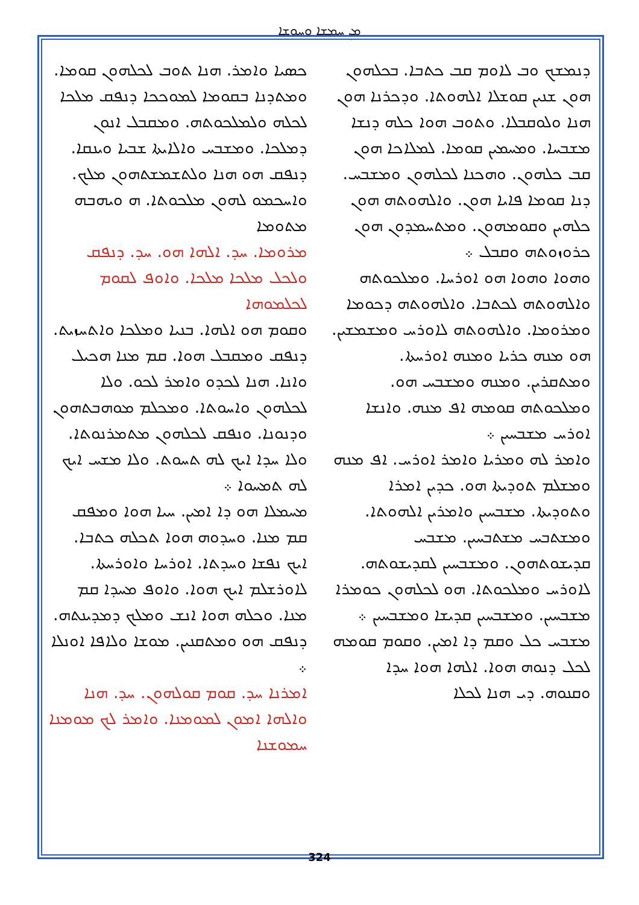ܡܢ ܚܡܫܐ ܘܚܘܫܐ
ܟܣܝܐ ܘܐܡܪ. ܗܢܐ ܬܘܒ ܠܟܠܗܘܢ ܩܘܡܐ. ܘܡܬܕܢܐ ܒܩܘܡܐ ܠܡܘܟܟܐ ܕܢܦܩ ܡܠܟܐ ܠܟܠܗ ܘܠܡܠܟܘܬܗ. ܘܡܩܒܠ ܐܢܘܢ ܕܡܠܟܐ. ܘܡܫܒܚ ܘܐܠܐܝܬܐ ܫܒܝܐ ܘܝܢܩܐ. ܕܢܦܩ ܗܘ ܗܢܐ ܘܠܬܫܡܫܬܗܘܢ ܡܠܟ. ܘܐܚܟܡܘ ܠܗܘܢ ܡܠܟܘܬܐ. ܗ ܘܝܗܒܗ ܡܬܘܡܐ
ܡܪܘܡܐ. ܚܕ. ܐܠܗܐ ܗܘ. ܚܕ. ܕܢܦܩ ܘܠܟܠ ܡܠܟܐ ܡܠܟܐ. ܘܐܘܦ ܠܩܘܡ ܠܟܠܡܘܗܐ
ܘܩܘܡ ܗܘ ܐܠܗܐ. ܒܢܝܐ ܘܡܠܟܐ ܘܐܬܚܙܝܬ. ܕܢܦܩ ܘܡܩܒܠ ܗܘܐ. ܩܡ ܡܢܐ ܗܟܝܠ ܘܐܢܐ. ܗܢܐ ܠܟܕܘ ܘܐܡܪ ܠܟܘ. ܘܠܐ ܠܟܠܗܘܢ ܘܐܚܘܬܐ. ܘܡܟܠܡ ܡܘܗܒܬܗܘܢ ܘܕܢܘܢܐ. ܘܢܦܩ ܠܟܠܗܘܢ ܡܬܡܪܢܘܬܐ. ܘܠܐ ܚܕܐ ܐܝܟ ܠܗ ܬܚܘܬ. ܘܠܐ ܡܫܚ ܐܝܟ ܠܗ ܬܡܚܘܐ ܀
ܡܚܡܠܐ ܗܘ ܕܐ ܐܡܝܢ. ܚܝܐ ܗܘܐ ܘܡܦܩ ܩܡ ܡܢܐ. ܘܚܕܘܗ ܗܘܐ ܬܟܠܗ ܟܬܒܐ. ܐܝܟ ܢܦܫܐ ܘܚܕܬܐ. ܐܘܪܚܐ ܘܐܘܪܚܬܐ. ܠܐܘܪܫܠܡ ܐܝܟ ܗܘܐ. ܘܐܘܦ ܡܚܕܐ ܩܡ ܡܢܐ. ܘܟܠܗ ܗܘܐ ܐܢܫ ܘܡܠܟ ܕܡܕܝܢܬܗ. ܕܢܦܩ ܗܘ ܘܡܬܩܢܝܢ. ܡܘܫܐ ܘܠܐܦܐ ܐܘܢܠܐ ܀
ܐܡܪܢܐ ܚܕ. ܩܘܡ ܩܘܠܗܘܢ. ܚܕ. ܗܢܐ ܘܐܠܗܐ ܐܡܘܢ ܠܡܘܡܢܐ. ܘܐܡܪ ܠܟ ܡܘܡܢܐ ܚܡܘܫܢܐ
ܕܢܡܫܟ ܘܒ ܠܐܘܡ ܩܒ ܟܬܒܐ. ܒܟܠܗܘܢ ܗܘܢ ܫܢܝܢ ܩܘܫܠܐ ܐܠܗܘܬܐ. ܘܕܟܪܢܐ ܗܘܢ ܗܢܐ ܘܠܘܩܒܠܐ. ܘܬܘܒ ܗܘܐ ܟܠܗ ܕܢܫܐ ܡܫܒܚܐ. ܘܡܚܡܝܢ ܩܘܡܐ. ܠܡܠܐܟܐ ܗܘܢ ܩܒ ܟܠܗܘܢ. ܘܗܟܢܐ ܠܟܠܗܘܢ ܘܡܫܒܚ. ܕܢܐ ܩܘܡܐ ܦܐܝܐ ܗܘܢ. ܘܐܠܗܘܬܗ ܗܘܢ ܟܠܗܝܢ ܘܩܘܡܗܘܢ. ܘܡܬܚܡܕܘܢ ܗܘܢ ܟܪܘܙܘܬܗ ܘܩܒܠ ܀
ܘܗܘܐ ܘܗܘܐ ܗܘ ܐܘܪܚܐ. ܘܡܠܟܘܬܗ ܘܐܠܗܘܬܗ ܠܟܬܒܐ. ܘܐܠܗܘܬܗ ܕܟܘܡܐ ܘܡܪܘܡܐ. ܘܐܠܗܘܬܗ ܠܐܘܪܚ ܘܡܫܡܫܝܢ. ܗܘ ܡܢܗ ܟܪܝܐ ܘܡܢܗ ܐܘܪܚܬܐ. ܘܡܬܩܪܝܢ. ܘܡܢܗ ܘܡܫܒܚ ܗܘ. ܘܡܠܟܘܬܗ ܩܘܡܗ ܐܦ ܡܢܗ. ܘܐܢܫܐ ܐܘܪܚ ܡܫܒܚܝܢ ܀
ܘܐܡܪ ܠܗ ܘܡܪܝܐ ܘܐܡܪ ܐܘܪܚ. ܐܦ ܡܢܗ ܘܡܫܠܡ ܬܘܕܝܬܐ ܗܘ. ܟܕܝܢ ܐܡܪܐ ܘܬܘܕܝܬܐ. ܡܫܒܚܝܢ ܘܐܡܪܝܢ ܐܠܗܘܬܐ. ܘܡܫܬܒܚ ܡܫܬܒܚܝܢ. ܡܫܒܚ ܩܕܝܫܘܬܗܘܢ. ܘܡܫܒܚܝܢ ܠܩܕܝܫܘܬܗ. ܠܐܘܪܚ ܘܡܠܟܘܬܐ. ܗܘ ܠܟܠܗܘܢ ܟܘܡܪܐ ܡܫܒܚܝܢ. ܘܡܫܒܚܝܢ ܩܕܝܫܐ ܘܡܫܒܚܝܢ ܀ ܡܫܒܚ ܟܠ ܘܩܡ ܕܐ ܐܡܝܢ. ܘܩܘܡ ܩܘܡܗ ܠܟܠ ܕܢܘܗ ܗܘܐ. ܐܠܗܐ ܗܘܐ ܚܕܐ ܘܩܢܘܗ. ܕܝ ܗܢܐ ܠܟܠܐ
324